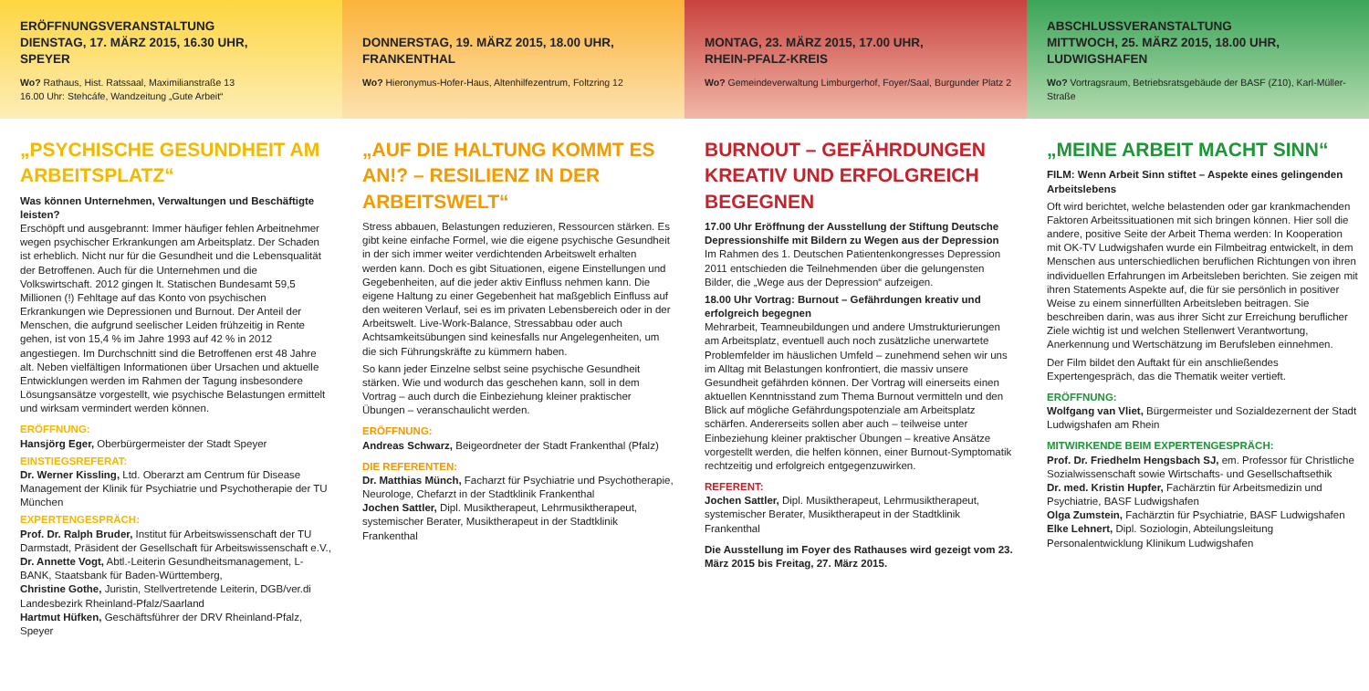ERÖFFNUNGSVERANSTALTUNG
DIENSTAG, 17. MÄRZ 2015, 16.30 UHR,
SPEYER
Wo? Rathaus, Hist. Ratssaal, Maximilianstraße 13
16.00 Uhr: Stehcáfe, Wandzeitung „Gute Arbeit“
„PSYCHISCHE GESUNDHEIT AM ARBEITSPLATZ“
Was können Unternehmen, Verwaltungen und Beschäftigte leisten?
Erschöpft und ausgebrannt: Immer häufiger fehlen Arbeitnehmer wegen psychischer Erkrankungen am Arbeitsplatz. Der Schaden ist erheblich. Nicht nur für die Gesundheit und die Lebensqualität der Betroffenen. Auch für die Unternehmen und die Volkswirtschaft. 2012 gingen lt. Statischen Bundesamt 59,5 Millionen (!) Fehltage auf das Konto von psychischen Erkrankungen wie Depressionen und Burnout. Der Anteil der Menschen, die aufgrund seelischer Leiden frühzeitig in Rente gehen, ist von 15,4 % im Jahre 1993 auf 42 % in 2012 angestiegen. Im Durchschnitt sind die Betroffenen erst 48 Jahre alt. Neben vielfältigen Informationen über Ursachen und aktuelle Entwicklungen werden im Rahmen der Tagung insbesondere Lösungsansätze vorgestellt, wie psychische Belastungen ermittelt und wirksam vermindert werden können.
ERÖFFNUNG:
Hansjörg Eger, Oberbürgermeister der Stadt Speyer
EINSTIEGSREFERAT:
Dr. Werner Kissling, Ltd. Oberarzt am Centrum für Disease Management der Klinik für Psychiatrie und Psychotherapie der TU München
EXPERTENGESPRÄCH:
Prof. Dr. Ralph Bruder, Institut für Arbeitswissenschaft der TU Darmstadt, Präsident der Gesellschaft für Arbeitswissenschaft e.V.,
Dr. Annette Vogt, Abtl.-Leiterin Gesundheitsmanagement, L-BANK, Staatsbank für Baden-Württemberg,
Christine Gothe, Juristin, Stellvertretende Leiterin, DGB/ver.di Landesbezirk Rheinland-Pfalz/Saarland
Hartmut Hüfken, Geschäftsführer der DRV Rheinland-Pfalz, Speyer
DONNERSTAG, 19. MÄRZ 2015, 18.00 UHR,
FRANKENTHAL
Wo? Hieronymus-Hofer-Haus, Altenhilfezentrum, Foltzring 12
„AUF DIE HALTUNG KOMMT ES AN!? – RESILIENZ IN DER ARBEITSWELT“
Stress abbauen, Belastungen reduzieren, Ressourcen stärken. Es gibt keine einfache Formel, wie die eigene psychische Gesundheit in der sich immer weiter verdichtenden Arbeitswelt erhalten werden kann. Doch es gibt Situationen, eigene Einstellungen und Gegebenheiten, auf die jeder aktiv Einfluss nehmen kann. Die eigene Haltung zu einer Gegebenheit hat maßgeblich Einfluss auf den weiteren Verlauf, sei es im privaten Lebensbereich oder in der Arbeitswelt. Live-Work-Balance, Stressabbau oder auch Achtsamkeitsübungen sind keinesfalls nur Angelegenheiten, um die sich Führungskräfte zu kümmern haben.
So kann jeder Einzelne selbst seine psychische Gesundheit stärken. Wie und wodurch das geschehen kann, soll in dem Vortrag – auch durch die Einbeziehung kleiner praktischer Übungen – veranschaulicht werden.
ERÖFFNUNG:
Andreas Schwarz, Beigeordneter der Stadt Frankenthal (Pfalz)
DIE REFERENTEN:
Dr. Matthias Münch, Facharzt für Psychiatrie und Psychotherapie, Neurologe, Chefarzt in der Stadtklinik Frankenthal
Jochen Sattler, Dipl. Musiktherapeut, Lehrmusiktherapeut, systemischer Berater, Musiktherapeut in der Stadtklinik Frankenthal
MONTAG, 23. MÄRZ 2015, 17.00 UHR,
RHEIN-PFALZ-KREIS
Wo? Gemeindeverwaltung Limburgerhof, Foyer/Saal, Burgunder Platz 2
BURNOUT – GEFÄHRDUNGEN KREATIV UND ERFOLGREICH BEGEGNEN
17.00 Uhr Eröffnung der Ausstellung der Stiftung Deutsche Depressionshilfe mit Bildern zu Wegen aus der Depression
Im Rahmen des 1. Deutschen Patientenkongresses Depression 2011 entschieden die Teilnehmenden über die gelungensten Bilder, die „Wege aus der Depression“ aufzeigen.
18.00 Uhr Vortrag: Burnout – Gefährdungen kreativ und erfolgreich begegnen
Mehrarbeit, Teamneubildungen und andere Umstrukturierungen am Arbeitsplatz, eventuell auch noch zusätzliche unerwartete Problemfelder im häuslichen Umfeld – zunehmend sehen wir uns im Alltag mit Belastungen konfrontiert, die massiv unsere Gesundheit gefährden können. Der Vortrag will einerseits einen aktuellen Kenntnisstand zum Thema Burnout vermitteln und den Blick auf mögliche Gefährdungspotenziale am Arbeitsplatz schärfen. Andererseits sollen aber auch – teilweise unter Einbeziehung kleiner praktischer Übungen – kreative Ansätze vorgestellt werden, die helfen können, einer Burnout-Symptomatik rechtzeitig und erfolgreich entgegenzuwirken.
REFERENT:
Jochen Sattler, Dipl. Musiktherapeut, Lehrmusiktherapeut, systemischer Berater, Musiktherapeut in der Stadtklinik Frankenthal
Die Ausstellung im Foyer des Rathauses wird gezeigt vom 23. März 2015 bis Freitag, 27. März 2015.
ABSCHLUSSVERANSTALTUNG
MITTWOCH, 25. MÄRZ 2015, 18.00 UHR,
LUDWIGSHAFEN
Wo? Vortragsraum, Betriebsratsgebäude der BASF (Z10), Karl-Müller-Straße
„MEINE ARBEIT MACHT SINN“
FILM: Wenn Arbeit Sinn stiftet – Aspekte eines gelingenden Arbeitslebens
Oft wird berichtet, welche belastenden oder gar krankmachenden Faktoren Arbeitssituationen mit sich bringen können. Hier soll die andere, positive Seite der Arbeit Thema werden: In Kooperation mit OK-TV Ludwigshafen wurde ein Filmbeitrag entwickelt, in dem Menschen aus unterschiedlichen beruflichen Richtungen von ihren individuellen Erfahrungen im Arbeitsleben berichten. Sie zeigen mit ihren Statements Aspekte auf, die für sie persönlich in positiver Weise zu einem sinnerfüllten Arbeitsleben beitragen. Sie beschreiben darin, was aus ihrer Sicht zur Erreichung beruflicher Ziele wichtig ist und welchen Stellenwert Verantwortung, Anerkennung und Wertschätzung im Berufsleben einnehmen.
Der Film bildet den Auftakt für ein anschließendes Expertengespräch, das die Thematik weiter vertieft.
ERÖFFNUNG:
Wolfgang van Vliet, Bürgermeister und Sozialdezernent der Stadt Ludwigshafen am Rhein
MITWIRKENDE BEIM EXPERTENGESPRÄCH:
Prof. Dr. Friedhelm Hengsbach SJ, em. Professor für Christliche Sozialwissenschaft sowie Wirtschafts- und Gesellschaftsethik
Dr. med. Kristin Hupfer, Fachärztin für Arbeitsmedizin und Psychiatrie, BASF Ludwigshafen
Olga Zumstein, Fachärztin für Psychiatrie, BASF Ludwigshafen
Elke Lehnert, Dipl. Soziologin, Abteilungsleitung Personalentwicklung Klinikum Ludwigshafen